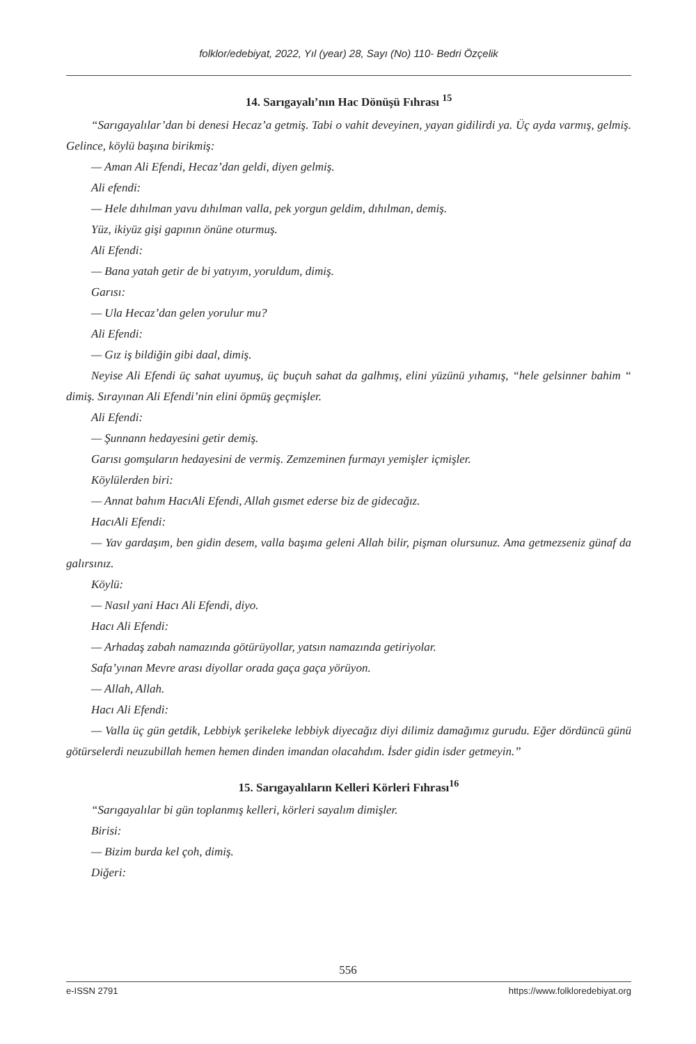folklor/edebiyat, 2022, Yıl (year) 28, Sayı (No) 110- Bedri Özçelik
14. Sarıgayalı’nın Hac Dönüşü Fıhrası <sup>15</sup>
“Sarıgayalılar’dan bi denesi Hecaz’a getmiş. Tabi o vahit deveyinen, yayan gidilirdi ya. Üç ayda varmış, gelmiş. Gelince, köylü başına birikmiş:
— Aman Ali Efendi, Hecaz’dan geldi, diyen gelmiş.
Ali efendi:
— Hele dıhılman yavu dıhılman valla, pek yorgun geldim, dıhılman, demiş.
Yüz, ikiyüz gişi gapının önüne oturmuş.
Ali Efendi:
— Bana yatah getir de bi yatıyım, yoruldum, dimiş.
Garısı:
— Ula Hecaz’dan gelen yorulur mu?
Ali Efendi:
— Gız iş bildiğin gibi daal, dimiş.
Neyise Ali Efendi üç sahat uyumuş, üç buçuh sahat da galhmış, elini yüzünü yıhamış, “hele gelsinner bahim “ dimiş. Sırayınan Ali Efendi’nin elini öpmüş geçmişler.
Ali Efendi:
— Şunnann hedayesini getir demiş.
Garısı gomşuların hedayesini de vermiş. Zemzeminen furmayı yemişler içmişler.
Köylülerden biri:
— Annat bahım HacıAli Efendi, Allah gısmet ederse biz de gidecağız.
HacıAli Efendi:
— Yav gardaşım, ben gidin desem, valla başıma geleni Allah bilir, pişman olursunuz. Ama getmezseniz günaf da galırsınız.
Köylü:
— Nasıl yani Hacı Ali Efendi, diyo.
Hacı Ali Efendi:
— Arhadaş zabah namazında götürüyollar, yatsın namazında getiriyolar.
Safa’yınan Mevre arası diyollar orada gaça gaça yörüyon.
— Allah, Allah.
Hacı Ali Efendi:
— Valla üç gün getdik, Lebbiyk şerikeleke lebbiyk diyecağız diyi dilimiz damağımız gurudu. Eğer dördüncü günü götürselerdi neuzubillah hemen hemen dinden imandan olacahdım. İsder gidin isder getmeyin.”
15. Sarıgayalıların Kelleri Körleri Fıhrası<sup>16</sup>
“Sarıgayalılar bi gün toplanmış kelleri, körleri sayalım dimişler.
Birisi:
— Bizim burda kel çoh, dimiş.
Diğeri:
556
e-ISSN 2791 https://www.folkloredebiyat.org